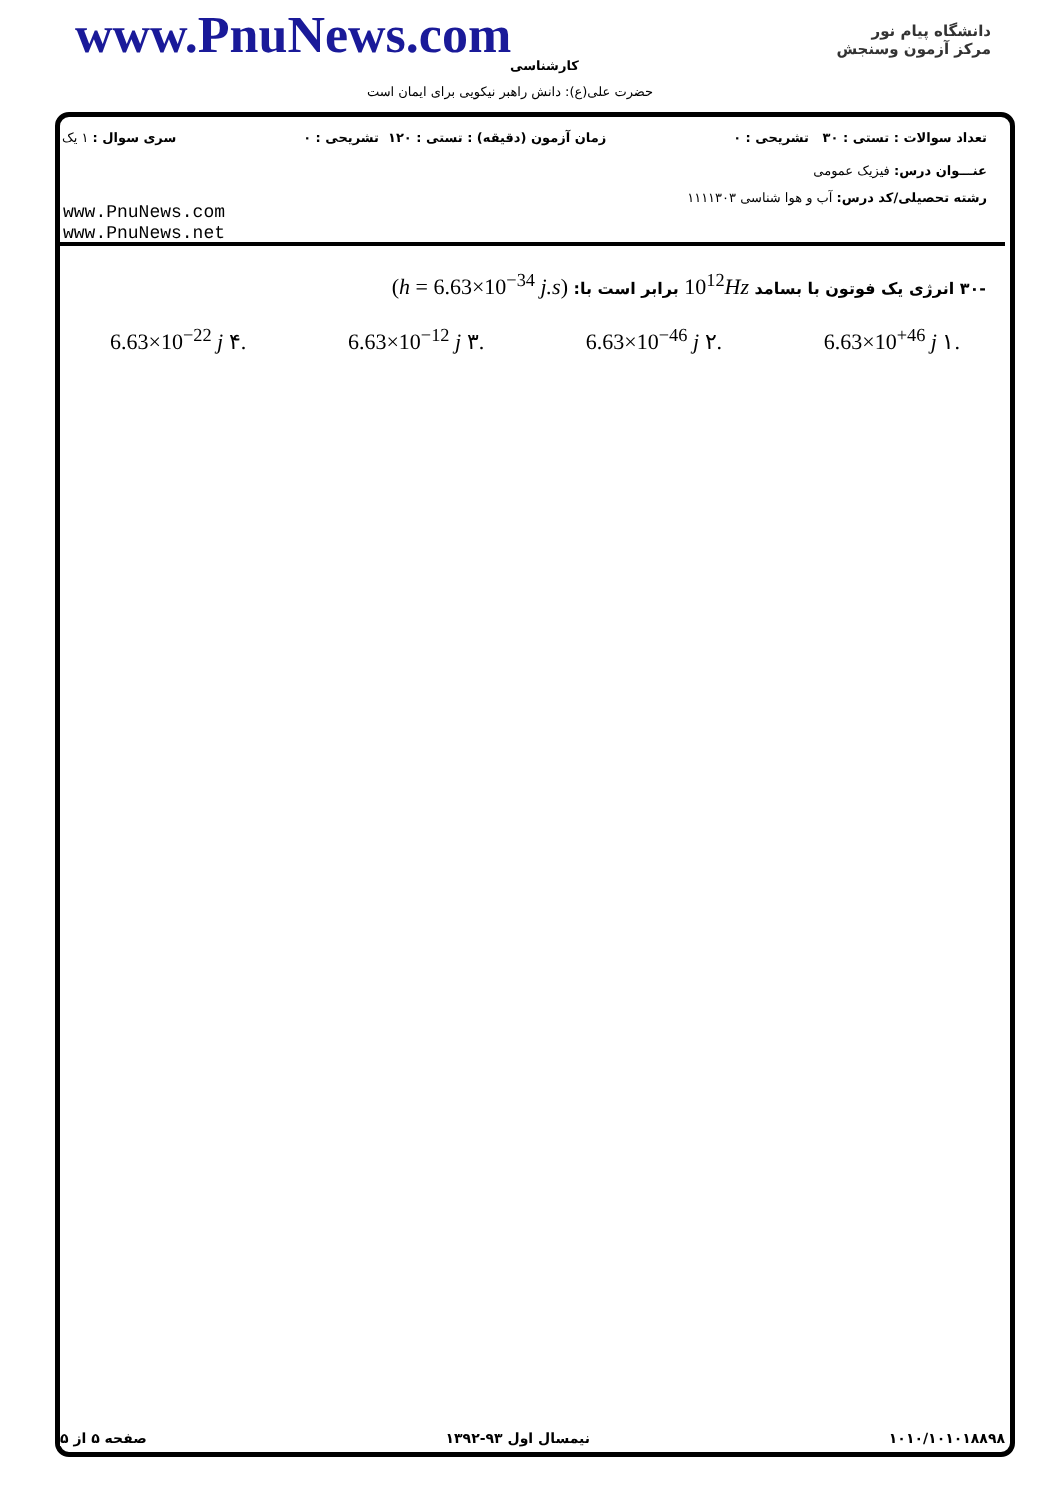www.PnuNews.com کارشناسی
حضرت علی(ع): دانش راهبر نیکویی برای ایمان است
دانشگاه پیام نور
مرکز آزمون وسنجش
تعداد سوالات : تستی : ۳۰ تشریحی : ۰ زمان آزمون (دقیقه) : تستی : ۱۲۰ تشریحی : ۰ سری سوال : ۱ یک
عنـــوان درس: فیزیک عمومی
رشته تحصیلی/کد درس: آب و هوا شناسی ۱۱۱۱۳۰۳
www.PnuNews.com
www.PnuNews.net
-۳۰ انرژی یک فوتون با بسامد 10<sup>12</sup>Hz برابر است با: (h = 6.63×10<sup>−34</sup> j.s)
6.63×10<sup>−22</sup> j ۴. 6.63×10<sup>−12</sup> j ۳. 6.63×10<sup>−46</sup> j ۲. 6.63×10<sup>+46</sup> j ۱.
صفحه ۵ از ۵ نیمسال اول ۹۳-۱۳۹۲ ۱۰۱۰/۱۰۱۰۱۸۸۹۸